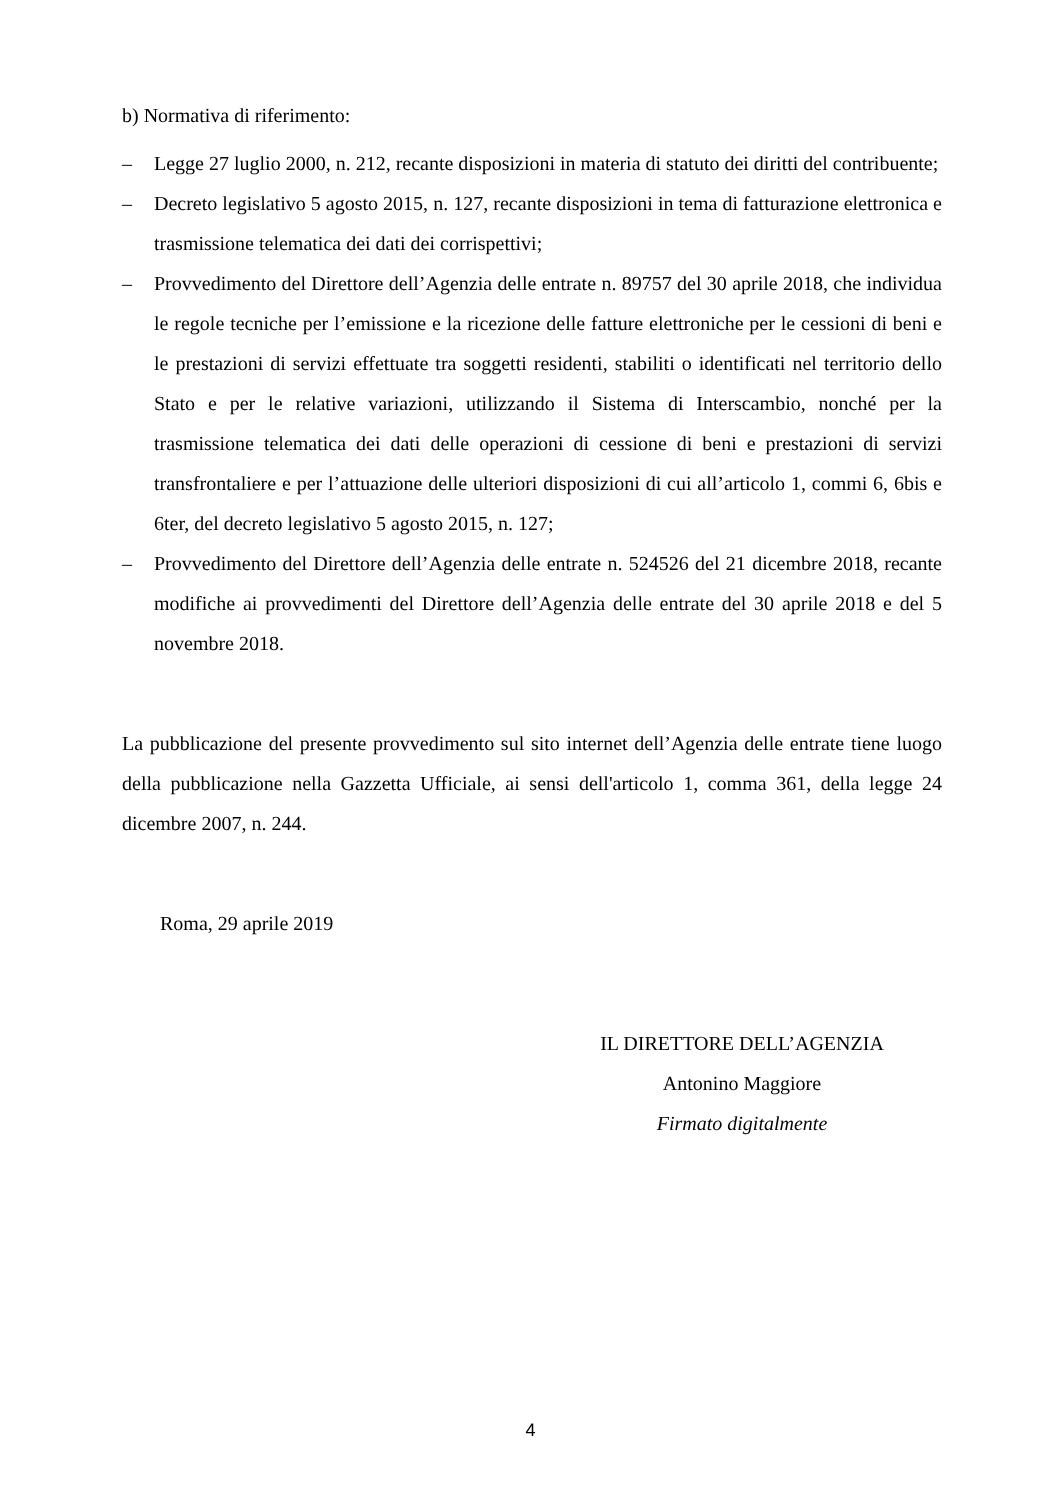b) Normativa di riferimento:
– Legge 27 luglio 2000, n. 212, recante disposizioni in materia di statuto dei diritti del contribuente;
– Decreto legislativo 5 agosto 2015, n. 127, recante disposizioni in tema di fatturazione elettronica e trasmissione telematica dei dati dei corrispettivi;
– Provvedimento del Direttore dell’Agenzia delle entrate n. 89757 del 30 aprile 2018, che individua le regole tecniche per l’emissione e la ricezione delle fatture elettroniche per le cessioni di beni e le prestazioni di servizi effettuate tra soggetti residenti, stabiliti o identificati nel territorio dello Stato e per le relative variazioni, utilizzando il Sistema di Interscambio, nonché per la trasmissione telematica dei dati delle operazioni di cessione di beni e prestazioni di servizi transfrontaliere e per l’attuazione delle ulteriori disposizioni di cui all’articolo 1, commi 6, 6bis e 6ter, del decreto legislativo 5 agosto 2015, n. 127;
– Provvedimento del Direttore dell’Agenzia delle entrate n. 524526 del 21 dicembre 2018, recante modifiche ai provvedimenti del Direttore dell’Agenzia delle entrate del 30 aprile 2018 e del 5 novembre 2018.
La pubblicazione del presente provvedimento sul sito internet dell’Agenzia delle entrate tiene luogo della pubblicazione nella Gazzetta Ufficiale, ai sensi dell'articolo 1, comma 361, della legge 24 dicembre 2007, n. 244.
Roma, 29 aprile 2019
IL DIRETTORE DELL’AGENZIA
Antonino Maggiore
Firmato digitalmente
4